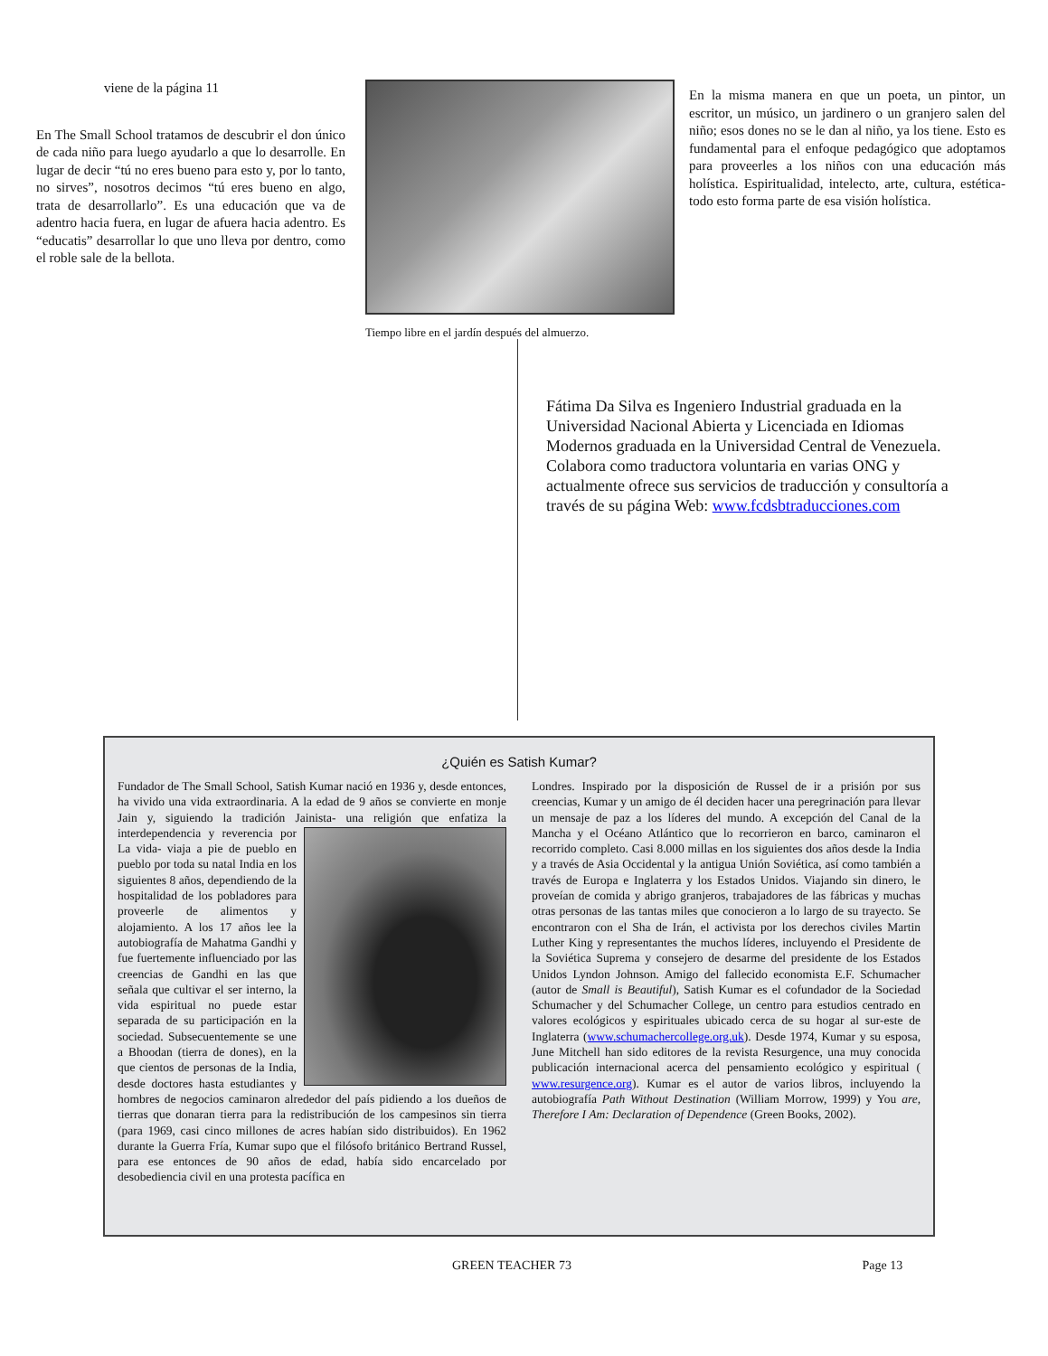viene de la página 11
En The Small School tratamos de descubrir el don único de cada niño para luego ayudarlo a que lo desarrolle. En lugar de decir “tú no eres bueno para esto y, por lo tanto, no sirves”, nosotros decimos “tú eres bueno en algo, trata de desarrollarlo”. Es una educación que va de adentro hacia fuera, en lugar de afuera hacia adentro. Es “educatis” desarrollar lo que uno lleva por dentro, como el roble sale de la bellota.
Tiempo libre en el jardín después del almuerzo.
En la misma manera en que un poeta, un pintor, un escritor, un músico, un jardinero o un granjero salen del niño; esos dones no se le dan al niño, ya los tiene. Esto es fundamental para el enfoque pedagógico que adoptamos para proveerles a los niños con una educación más holística. Espiritualidad, intelecto, arte, cultura, estética- todo esto forma parte de esa visión holística.
Fátima Da Silva es Ingeniero Industrial graduada en la Universidad Nacional Abierta y Licenciada en Idiomas Modernos graduada en la Universidad Central de Venezuela. Colabora como traductora voluntaria en varias ONG y actualmente ofrece sus servicios de traducción y consultoría a través de su página Web: www.fcdsbtraducciones.com
¿Quién es Satish Kumar?
Fundador de The Small School, Satish Kumar nació en 1936 y, desde entonces, ha vivido una vida extraordinaria. A la edad de 9 años se convierte en monje Jain y, siguiendo la tradición Jainista- una religión que enfatiza la interdependencia y reverencia por
La vida- viaja a pie de pueblo en pueblo por toda su natal India en los siguientes 8 años, dependiendo de la hospitalidad de los pobladores para proveerle de alimentos y alojamiento. A los 17 años lee la autobiografía de Mahatma Gandhi y fue fuertemente influenciado por las creencias de Gandhi en las que señala que cultivar el ser interno, la vida espiritual no puede estar separada de su participación en la sociedad. Subsecuentemente se une a Bhoodan (tierra de dones), en la que cientos de personas de la India, desde doctores hasta estudiantes y hombres de negocios caminaron alrededor del país pidiendo a los dueños de tierras que donaran tierra para la redistribución de los campesinos sin tierra (para 1969, casi cinco millones de acres habían sido distribuidos). En 1962 durante la Guerra Fría, Kumar supo que el filósofo británico Bertrand Russel, para ese entonces de 90 años de edad, había sido encarcelado por desobediencia civil en una protesta pacífica en
Londres. Inspirado por la disposición de Russel de ir a prisión por sus creencias, Kumar y un amigo de él deciden hacer una peregrinación para llevar un mensaje de paz a los líderes del mundo. A excepción del Canal de la Mancha y el Océano Atlántico que lo recorrieron en barco, caminaron el recorrido completo. Casi 8.000 millas en los siguientes dos años desde la India y a través de Asia Occidental y la antigua Unión Soviética, así como también a través de Europa e Inglaterra y los Estados Unidos. Viajando sin dinero, le proveían de comida y abrigo granjeros, trabajadores de las fábricas y muchas otras personas de las tantas miles que conocieron a lo largo de su trayecto. Se encontraron con el Sha de Irán, el activista por los derechos civiles Martin Luther King y representantes the muchos líderes, incluyendo el Presidente de la Soviética Suprema y consejero de desarme del presidente de los Estados Unidos Lyndon Johnson. Amigo del fallecido economista E.F. Schumacher (autor de Small is Beautiful), Satish Kumar es el cofundador de la Sociedad Schumacher y del Schumacher College, un centro para estudios centrado en valores ecológicos y espirituales ubicado cerca de su hogar al sur-este de Inglaterra (www.schumachercollege.org.uk). Desde 1974, Kumar y su esposa, June Mitchell han sido editores de la revista Resurgence, una muy conocida publicación internacional acerca del pensamiento ecológico y espiritual ( www.resurgence.org). Kumar es el autor de varios libros, incluyendo la autobiografía Path Without Destination (William Morrow, 1999) y You are, Therefore I Am: Declaration of Dependence (Green Books, 2002).
GREEN TEACHER 73 Page 13